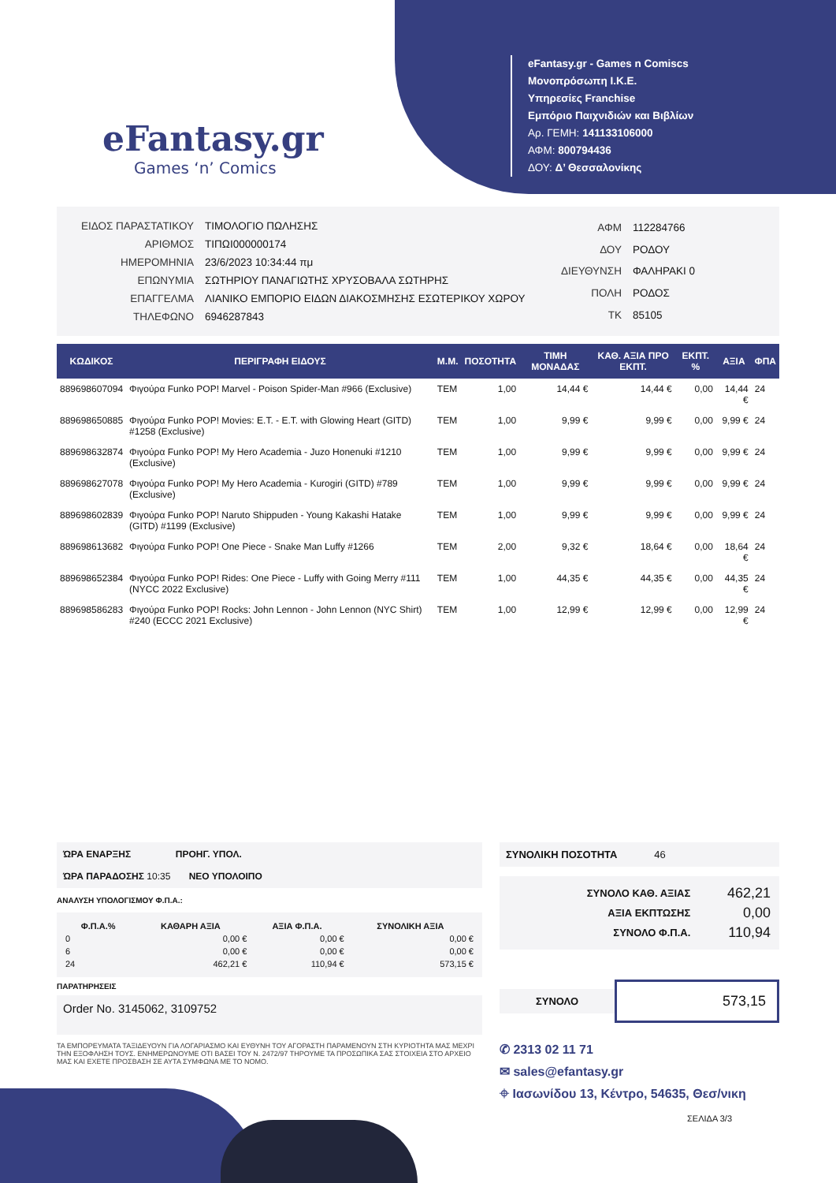eFantasy.gr
Games ‘n’ Comics
eFantasy.gr - Games n Comiscs
Μονοπρόσωπη Ι.Κ.Ε.
Υπηρεσίες Franchise
Εμπόριο Παιχνιδιών και Βιβλίων
Αρ. ΓΕΜΗ: 141133106000
ΑΦΜ: 800794436
ΔΟΥ: Δ’ Θεσσαλονίκης
| ΕΙΔΟΣ ΠΑΡΑΣΤΑΤΙΚΟΥ | ΤΙΜΟΛΟΓΙΟ ΠΩΛΗΣΗΣ |
| ΑΡΙΘΜΟΣ | ΤΙΠΩΙ000000174 |
| ΗΜΕΡΟΜΗΝΙΑ | 23/6/2023 10:34:44 πμ |
| ΕΠΩΝΥΜΙΑ | ΣΩΤΗΡΙΟΥ ΠΑΝΑΓΙΩΤΗΣ ΧΡΥΣΟΒΑΛΑ ΣΩΤΗΡΗΣ |
| ΕΠΑΓΓΕΛΜΑ | ΛΙΑΝΙΚΟ ΕΜΠΟΡΙΟ ΕΙΔΩΝ ΔΙΑΚΟΣΜΗΣΗΣ ΕΣΩΤΕΡΙΚΟΥ ΧΩΡΟΥ |
| ΤΗΛΕΦΩΝΟ | 6946287843 |
| ΑΦΜ | 112284766 |
| ΔΟΥ | ΡΟΔΟΥ |
| ΔΙΕΥΘΥΝΣΗ | ΦΑΛΗΡΑΚΙ 0 |
| ΠΟΛΗ | ΡΟΔΟΣ |
| ΤΚ | 85105 |
| ΚΩΔΙΚΟΣ | ΠΕΡΙΓΡΑΦΗ ΕΙΔΟΥΣ | Μ.Μ. | ΠΟΣΟΤΗΤΑ | ΤΙΜΗ ΜΟΝΑΔΑΣ | ΚΑΘ. ΑΞΙΑ ΠΡΟ ΕΚΠΤ. | ΕΚΠΤ. % | ΑΞΙΑ | ΦΠΑ |
| --- | --- | --- | --- | --- | --- | --- | --- | --- |
| 889698607094 | Φιγούρα Funko POP! Marvel - Poison Spider-Man #966 (Exclusive) | TEM | 1,00 | 14,44 € | 14,44 € | 0,00 | 14,44 € | 24 |
| 889698650885 | Φιγούρα Funko POP! Movies: E.T. - E.T. with Glowing Heart (GITD) #1258 (Exclusive) | TEM | 1,00 | 9,99 € | 9,99 € | 0,00 | 9,99 € | 24 |
| 889698632874 | Φιγούρα Funko POP! My Hero Academia - Juzo Honenuki #1210 (Exclusive) | TEM | 1,00 | 9,99 € | 9,99 € | 0,00 | 9,99 € | 24 |
| 889698627078 | Φιγούρα Funko POP! My Hero Academia - Kurogiri (GITD) #789 (Exclusive) | TEM | 1,00 | 9,99 € | 9,99 € | 0,00 | 9,99 € | 24 |
| 889698602839 | Φιγούρα Funko POP! Naruto Shippuden - Young Kakashi Hatake (GITD) #1199 (Exclusive) | TEM | 1,00 | 9,99 € | 9,99 € | 0,00 | 9,99 € | 24 |
| 889698613682 | Φιγούρα Funko POP! One Piece - Snake Man Luffy #1266 | TEM | 2,00 | 9,32 € | 18,64 € | 0,00 | 18,64 € | 24 |
| 889698652384 | Φιγούρα Funko POP! Rides: One Piece - Luffy with Going Merry #111 (NYCC 2022 Exclusive) | TEM | 1,00 | 44,35 € | 44,35 € | 0,00 | 44,35 € | 24 |
| 889698586283 | Φιγούρα Funko POP! Rocks: John Lennon - John Lennon (NYC Shirt) #240 (ECCC 2021 Exclusive) | TEM | 1,00 | 12,99 € | 12,99 € | 0,00 | 12,99 € | 24 |
ΏΡΑ ΕΝΑΡΞΗΣ ΠΡΟΗΓ. ΥΠΟΛ.
ΏΡΑ ΠΑΡΑΔΟΣΗΣ 10:35 ΝΕΟ ΥΠΟΛΟΙΠΟ
ΑΝΑΛΥΣΗ ΥΠΟΛΟΓΙΣΜΟΥ Φ.Π.Α.:
| Φ.Π.Α.% | ΚΑΘΑΡΗ ΑΞΙΑ | ΑΞΙΑ Φ.Π.Α. | ΣΥΝΟΛΙΚΗ ΑΞΙΑ |
| --- | --- | --- | --- |
| 0 | 0,00 € | 0,00 € | 0,00 € |
| 6 | 0,00 € | 0,00 € | 0,00 € |
| 24 | 462,21 € | 110,94 € | 573,15 € |
ΠΑΡΑΤΗΡΗΣΕΙΣ
Order No. 3145062, 3109752
ΤΑ ΕΜΠΟΡΕΥΜΑΤΑ ΤΑΞΙΔΕΥΟΥΝ ΓΙΑ ΛΟΓΑΡΙΑΣΜΟ ΚΑΙ ΕΥΘΥΝΗ ΤΟΥ ΑΓΟΡΑΣΤΗ ΠΑΡΑΜΕΝΟΥΝ ΣΤΗ ΚΥΡΙΟΤΗΤΑ ΜΑΣ ΜΕΧΡΙ ΤΗΝ ΕΞΟΦΛΗΣΗ ΤΟΥΣ. ΕΝΗΜΕΡΩΝΟΥΜΕ ΟΤΙ ΒΑΣΕΙ ΤΟΥ Ν. 2472/97 ΤΗΡΟΥΜΕ ΤΑ ΠΡΟΣΩΠΙΚΑ ΣΑΣ ΣΤΟΙΧΕΙΑ ΣΤΟ ΑΡΧΕΙΟ ΜΑΣ ΚΑΙ ΕΧΕΤΕ ΠΡΟΣΒΑΣΗ ΣΕ ΑΥΤΑ ΣΥΜΦΩΝΑ ΜΕ ΤΟ ΝΟΜΟ.
ΣΥΝΟΛΙΚΗ ΠΟΣΟΤΗΤΑ 46
| ΣΥΝΟΛΟ ΚΑΘ. ΑΞΙΑΣ | 462,21 |
| ΑΞΙΑ ΕΚΠΤΩΣΗΣ | 0,00 |
| ΣΥΝΟΛΟ Φ.Π.Α. | 110,94 |
ΣΥΝΟΛΟ
573,15
✆ 2313 02 11 71
✉ sales@efantasy.gr
⌖ Ιασωνίδου 13, Κέντρο, 54635, Θεσ/νικη
ΣΕΛΙΔΑ 3/3